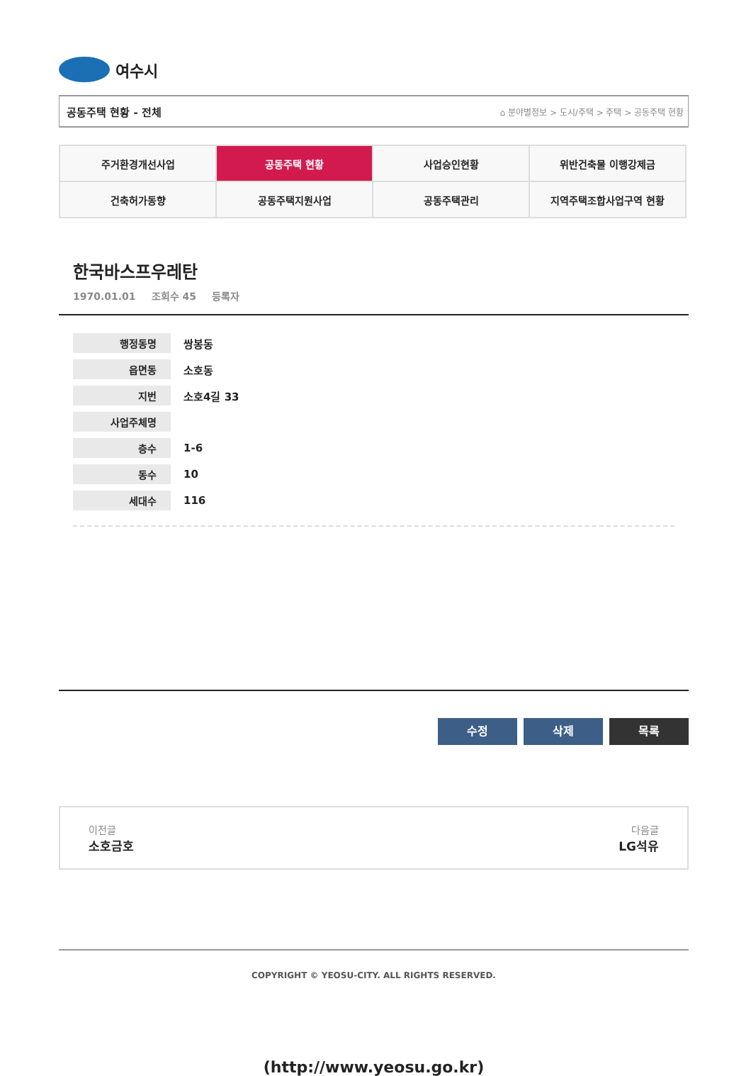여수시
공동주택 현황 - 전체 ⌂ 분야별정보 > 도시/주택 > 주택 > 공동주택 현황
| 주거환경개선사업 | 공동주택 현황 | 사업승인현황 | 위반건축물 이행강제금 |
| 건축허가동향 | 공동주택지원사업 | 공동주택관리 | 지역주택조합사업구역 현황 |
한국바스프우레탄
1970.01.01 조회수 45 등록자
| 행정동명 | 쌍봉동 |
| 읍면동 | 소호동 |
| 지번 | 소호4길 33 |
| 사업주체명 | |
| 층수 | 1-6 |
| 동수 | 10 |
| 세대수 | 116 |
수정 삭제 목록
이전글
소호금호
다음글
LG석유
COPYRIGHT © YEOSU-CITY. ALL RIGHTS RESERVED.
(http://www.yeosu.go.kr)